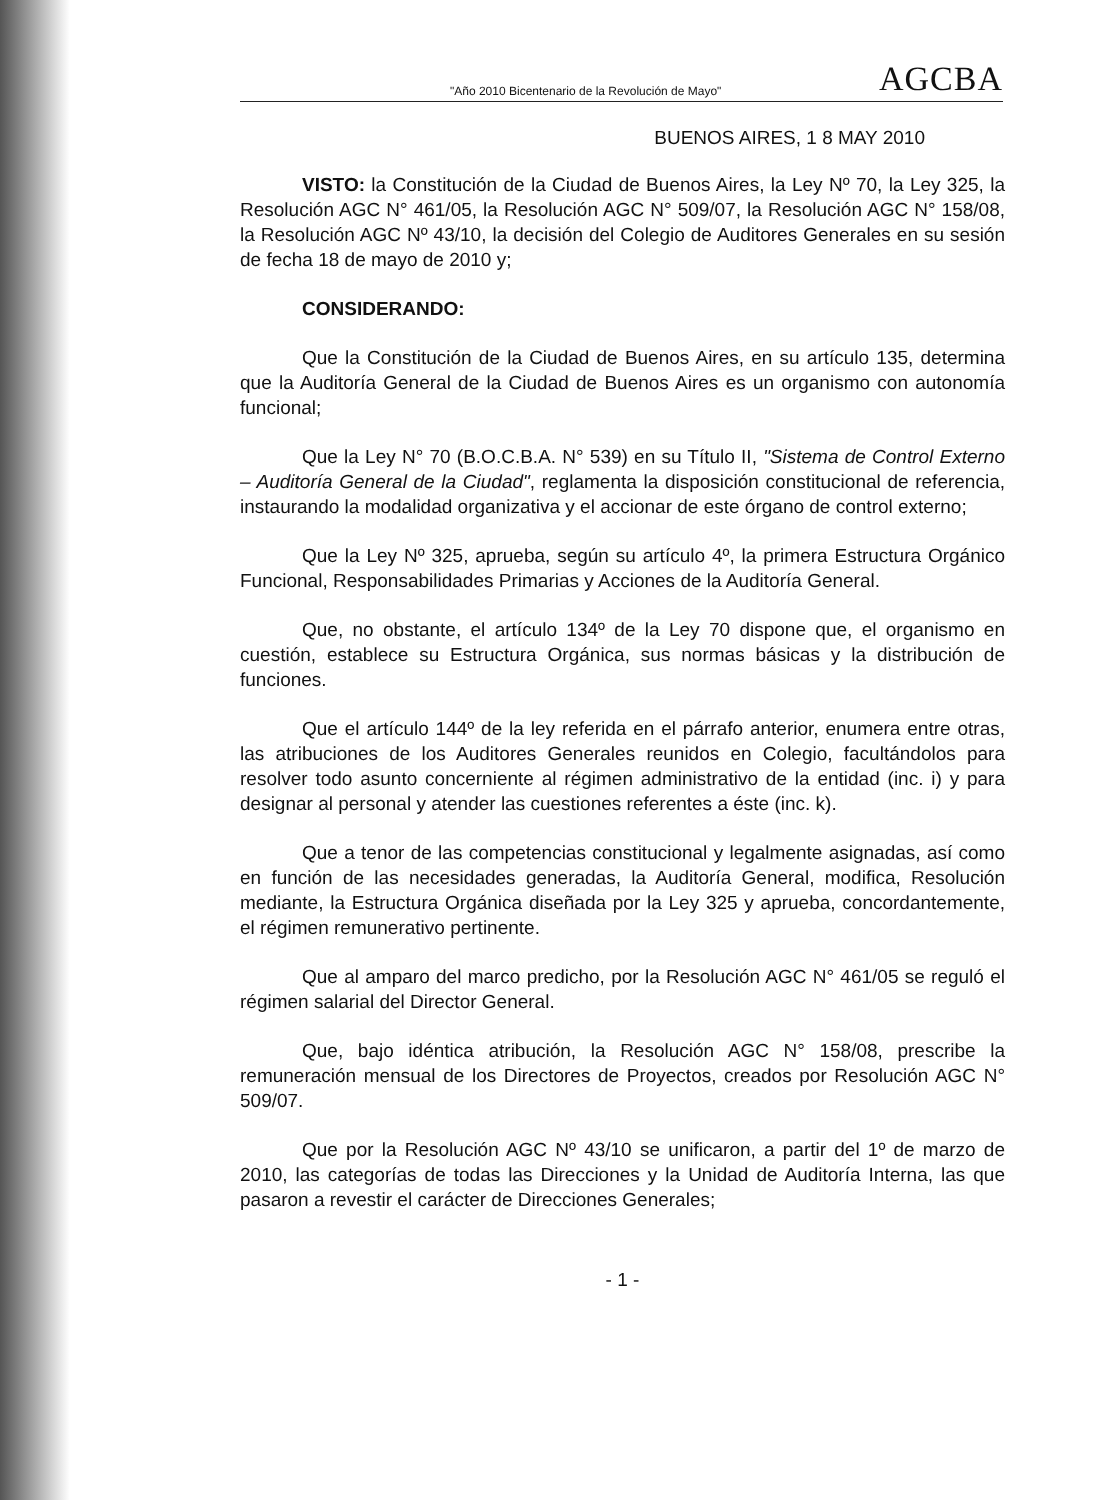"Año 2010 Bicentenario de la Revolución de Mayo" AGCBA
BUENOS AIRES, 1 8 MAY 2010
VISTO: la Constitución de la Ciudad de Buenos Aires, la Ley Nº 70, la Ley 325, la Resolución AGC N° 461/05, la Resolución AGC N° 509/07, la Resolución AGC N° 158/08, la Resolución AGC Nº 43/10, la decisión del Colegio de Auditores Generales en su sesión de fecha 18 de mayo de 2010 y;
CONSIDERANDO:
Que la Constitución de la Ciudad de Buenos Aires, en su artículo 135, determina que la Auditoría General de la Ciudad de Buenos Aires es un organismo con autonomía funcional;
Que la Ley N° 70 (B.O.C.B.A. N° 539) en su Título II, "Sistema de Control Externo – Auditoría General de la Ciudad", reglamenta la disposición constitucional de referencia, instaurando la modalidad organizativa y el accionar de este órgano de control externo;
Que la Ley Nº 325, aprueba, según su artículo 4º, la primera Estructura Orgánico Funcional, Responsabilidades Primarias y Acciones de la Auditoría General.
Que, no obstante, el artículo 134º de la Ley 70 dispone que, el organismo en cuestión, establece su Estructura Orgánica, sus normas básicas y la distribución de funciones.
Que el artículo 144º de la ley referida en el párrafo anterior, enumera entre otras, las atribuciones de los Auditores Generales reunidos en Colegio, facultándolos para resolver todo asunto concerniente al régimen administrativo de la entidad (inc. i) y para designar al personal y atender las cuestiones referentes a éste (inc. k).
Que a tenor de las competencias constitucional y legalmente asignadas, así como en función de las necesidades generadas, la Auditoría General, modifica, Resolución mediante, la Estructura Orgánica diseñada por la Ley 325 y aprueba, concordantemente, el régimen remunerativo pertinente.
Que al amparo del marco predicho, por la Resolución AGC N° 461/05 se reguló el régimen salarial del Director General.
Que, bajo idéntica atribución, la Resolución AGC N° 158/08, prescribe la remuneración mensual de los Directores de Proyectos, creados por Resolución AGC N° 509/07.
Que por la Resolución AGC Nº 43/10 se unificaron, a partir del 1º de marzo de 2010, las categorías de todas las Direcciones y la Unidad de Auditoría Interna, las que pasaron a revestir el carácter de Direcciones Generales;
- 1 -